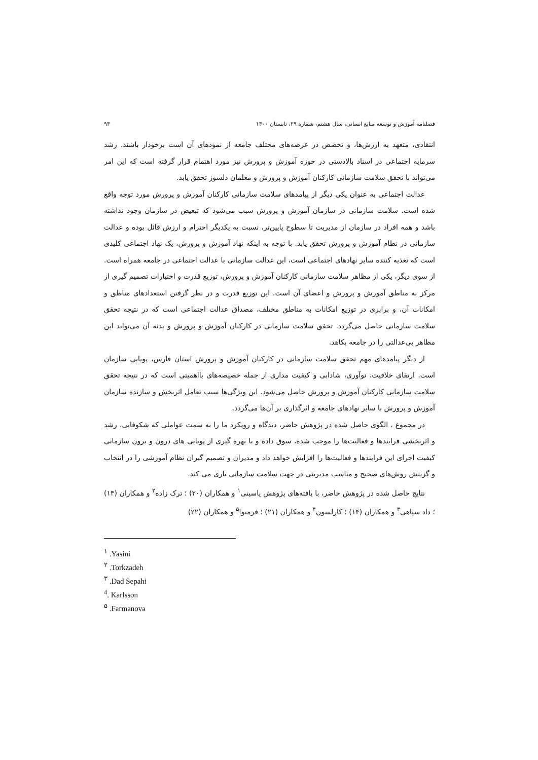فصلنامه آموزش و توسعه منابع انسانی، سال هشتم، شماره ۲۹، تابستان ۱۴۰۰ ۹۴
انتقادی، متعهد به ارزش‌ها، و تخصص در عرصه‌های محتلف جامعه از نمودهای آن است برخودار باشند. رشد سرمایه اجتماعی در اسناد بالادستی در حوزه آموزش و پرورش نیز مورد اهتمام قرار گرفته است که این امر می‌تواند با تحقق سلامت سازمانی کارکنان آموزش و پرورش و معلمان دلسوز تحقق یابد.
عدالت اجتماعی به عنوان یکی دیگر از پیامدهای سلامت سازمانی کارکنان آموزش و پرورش مورد توجه واقع شده است. سلامت سازمانی در سازمان آموزش و پرورش سبب می‌شود که تبعیض در سازمان وجود نداشته باشد و همه افراد در سازمان از مدیریت تا سطوح پایین‌تر، نسبت به یکدیگر احترام و ارزش قائل بوده و عدالت سازمانی در نطام آموزش و پرورش تحقق یابد. با توجه به اینکه نهاد آموزش و پرورش، یک نهاد اجتماعی کلیدی است که تغذیه کننده سایر نهادهای اجتماعی است، این عدالت سازمانی با عدالت اجتماعی در جامعه همراه است. از سوی دیگر، یکی از مظاهر سلامت سازمانی کارکنان آموزش و پرورش، توزیع قدرت و اختیارات تصمیم گیری از مرکز به مناطق آموزش و پرورش و اعضای آن است. این توزیع قدرت و در نظر گرفتن استعدادهای مناطق و امکانات آن، و برابری در توزیع امکانات به مناطق مختلف، مصداق عدالت اجتماعی است که در نتیجه تحقق سلامت سازمانی حاصل می‌گردد. تحقق سلامت سازمانی در کارکنان آموزش و پرورش و بدنه آن می‌تواند این مظاهر بی‌عدالتی را در جامعه بکاهد.
از دیگر پیامدهای مهم تحقق سلامت سازمانی در کارکنان آموزش و پرورش استان فارس، پویایی سازمان است. ارتقای خلاقیت، نوآوری، شادابی و کیفیت مداری از جمله خصیصه‌های بااهمیتی است که در نتیجه تحقق سلامت سازمانی کارکنان آموزش و پرورش حاصل می‌شود. این ویژگی‌ها سبب تعامل اثربخش و سازنده سازمان آموزش و پرورش با سایر نهادهای جامعه و اثرگذاری بر آن‌ها می‌گردد.
در مجموع ، الگوی حاصل شده در پژوهش حاضر، دیدگاه و رویکرد ما را به سمت عواملی که شکوفایی، رشد و اثربخشی فرایندها و فعالیت‌ها را موجب شده، سوق داده و با بهره گیری از پویایی های درون و برون سازمانی کیفیت اجرای این فرایندها و فعالیت‌ها را افزایش خواهد داد و مدیران و تصمیم گیران نظام آموزشی را در انتخاب و گزینش روش‌های صحیح و مناسب مدیریتی در جهت سلامت سازمانی یاری می کند.
نتایج حاصل شده در پژوهش حاضر، با یافته‌های پژوهش یاسینی<sup>۱</sup> و همکاران (۲۰) ؛ ترک زاده<sup>۲</sup> و همکاران (۱۳) ؛ داد سپاهی<sup>۳</sup> و همکاران (۱۴) ؛ کارلسون<sup>۴</sup> و همکاران (۲۱) ؛ فرمنوا<sup>۵</sup> و همکاران (۲۲)
<sup>۱</sup> .Yasini
<sup>۲</sup> .Torkzadeh
<sup>۳</sup> .Dad Sepahi
<sup>4</sup>. Karlsson
<sup>۵</sup> .Farmanova